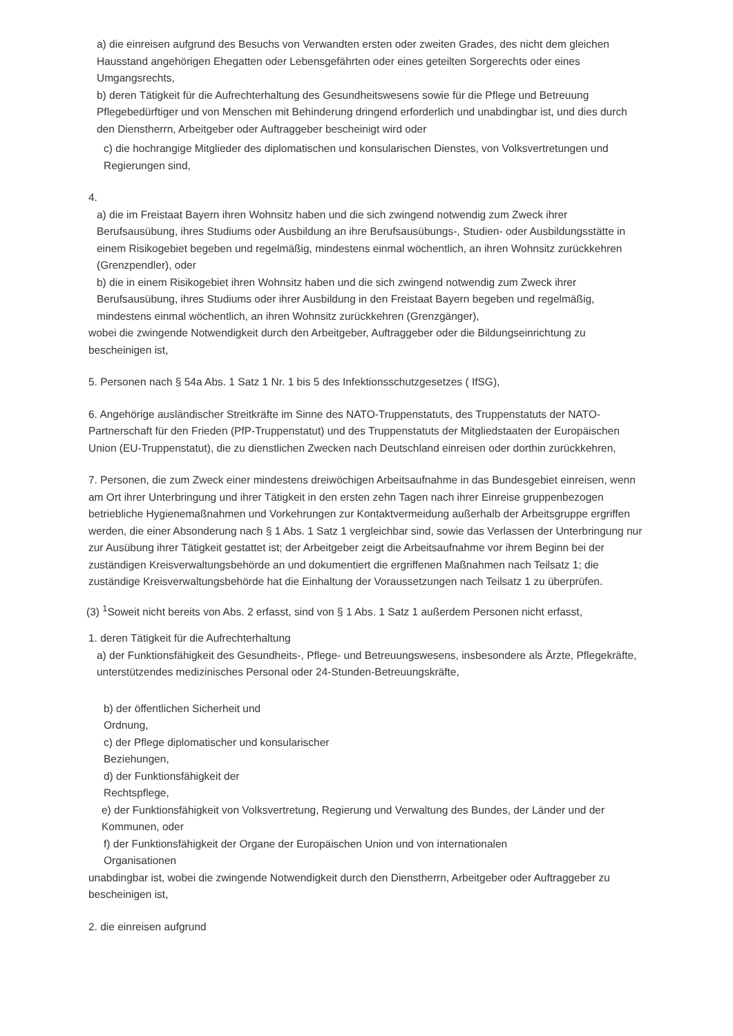a) die einreisen aufgrund des Besuchs von Verwandten ersten oder zweiten Grades, des nicht dem gleichen Hausstand angehörigen Ehegatten oder Lebensgefährten oder eines geteilten Sorgerechts oder eines Umgangsrechts,
b) deren Tätigkeit für die Aufrechterhaltung des Gesundheitswesens sowie für die Pflege und Betreuung Pflegebedürftiger und von Menschen mit Behinderung dringend erforderlich und unabdingbar ist, und dies durch den Dienstherrn, Arbeitgeber oder Auftraggeber bescheinigt wird oder
c) die hochrangige Mitglieder des diplomatischen und konsularischen Dienstes, von Volksvertretungen und Regierungen sind,
4.
a) die im Freistaat Bayern ihren Wohnsitz haben und die sich zwingend notwendig zum Zweck ihrer Berufsausübung, ihres Studiums oder Ausbildung an ihre Berufsausübungs-, Studien- oder Ausbildungsstätte in einem Risikogebiet begeben und regelmäßig, mindestens einmal wöchentlich, an ihren Wohnsitz zurückkehren (Grenzpendler), oder
b) die in einem Risikogebiet ihren Wohnsitz haben und die sich zwingend notwendig zum Zweck ihrer Berufsausübung, ihres Studiums oder ihrer Ausbildung in den Freistaat Bayern begeben und regelmäßig, mindestens einmal wöchentlich, an ihren Wohnsitz zurückkehren (Grenzgänger),
wobei die zwingende Notwendigkeit durch den Arbeitgeber, Auftraggeber oder die Bildungseinrichtung zu bescheinigen ist,
5. Personen nach § 54a Abs. 1 Satz 1 Nr. 1 bis 5 des Infektionsschutzgesetzes ( IfSG),
6. Angehörige ausländischer Streitkräfte im Sinne des NATO-Truppenstatuts, des Truppenstatuts der NATO-Partnerschaft für den Frieden (PfP-Truppenstatut) und des Truppenstatuts der Mitgliedstaaten der Europäischen Union (EU-Truppenstatut), die zu dienstlichen Zwecken nach Deutschland einreisen oder dorthin zurückkehren,
7. Personen, die zum Zweck einer mindestens dreiwöchigen Arbeitsaufnahme in das Bundesgebiet einreisen, wenn am Ort ihrer Unterbringung und ihrer Tätigkeit in den ersten zehn Tagen nach ihrer Einreise gruppenbezogen betriebliche Hygienemaßnahmen und Vorkehrungen zur Kontaktvermeidung außerhalb der Arbeitsgruppe ergriffen werden, die einer Absonderung nach § 1 Abs. 1 Satz 1 vergleichbar sind, sowie das Verlassen der Unterbringung nur zur Ausübung ihrer Tätigkeit gestattet ist; der Arbeitgeber zeigt die Arbeitsaufnahme vor ihrem Beginn bei der zuständigen Kreisverwaltungsbehörde an und dokumentiert die ergriffenen Maßnahmen nach Teilsatz 1; die zuständige Kreisverwaltungsbehörde hat die Einhaltung der Voraussetzungen nach Teilsatz 1 zu überprüfen.
(3) <sup>1</sup>Soweit nicht bereits von Abs. 2 erfasst, sind von § 1 Abs. 1 Satz 1 außerdem Personen nicht erfasst,
1. deren Tätigkeit für die Aufrechterhaltung
a) der Funktionsfähigkeit des Gesundheits-, Pflege- und Betreuungswesens, insbesondere als Ärzte, Pflegekräfte, unterstützendes medizinisches Personal oder 24-Stunden-Betreuungskräfte,
b) der öffentlichen Sicherheit und
Ordnung,
c) der Pflege diplomatischer und konsularischer
Beziehungen,
d) der Funktionsfähigkeit der
Rechtspflege,
e) der Funktionsfähigkeit von Volksvertretung, Regierung und Verwaltung des Bundes, der Länder und der Kommunen, oder
f) der Funktionsfähigkeit der Organe der Europäischen Union und von internationalen
Organisationen
unabdingbar ist, wobei die zwingende Notwendigkeit durch den Dienstherrn, Arbeitgeber oder Auftraggeber zu bescheinigen ist,
2. die einreisen aufgrund